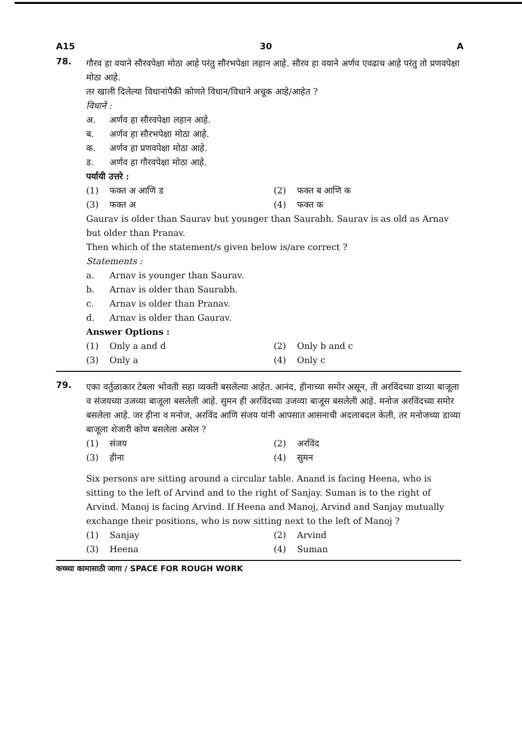A15 30 A
78.
गौरव हा वयाने सौरवपेक्षा मोठा आहे परंतु सौरभपेक्षा लहान आहे. सौरव हा वयाने अर्णव एवढाच आहे परंतु तो प्रणवपेक्षा मोठा आहे.
तर खाली दिलेल्या विधानांपैकी कोणते विधान/विधाने अचूक आहे/आहेत ?
विधाने :
अ. अर्णव हा सौरवपेक्षा लहान आहे.
ब. अर्णव हा सौरभपेक्षा मोठा आहे.
क. अर्णव हा प्रणवपेक्षा मोठा आहे.
ड. अर्णव हा गौरवपेक्षा मोठा आहे.
पर्यायी उत्तरे :
(1) फक्त अ आणि ड
(2) फक्त ब आणि क
(3) फक्त अ
(4) फक्त क
Gaurav is older than Saurav but younger than Saurabh. Saurav is as old as Arnav but older than Pranav.
Then which of the statement/s given below is/are correct ?
Statements :
a. Arnav is younger than Saurav.
b. Arnav is older than Saurabh.
c. Arnav is older than Pranav.
d. Arnav is older than Gaurav.
Answer Options :
(1) Only a and d
(2) Only b and c
(3) Only a
(4) Only c
79.
एका वर्तुळाकार टेबला भोवती सहा व्यक्ती बसलेल्या आहेत. आनंद, हीनाच्या समोर असून, ती अरविंदच्या डाव्या बाजूला व संजयच्या उजव्या बाजूला बसलेली आहे. सुमन ही अरविंदच्या उजव्या बाजूस बसलेली आहे. मनोज अरविंदच्या समोर बसलेला आहे. जर हीना व मनोज, अरविंद आणि संजय यांनी आपसात आसनाची अदलाबदल केली, तर मनोजच्या डाव्या बाजूला शेजारी कोण बसलेला असेल ?
(1) संजय
(2) अरविंद
(3) हीना
(4) सुमन
Six persons are sitting around a circular table. Anand is facing Heena, who is sitting to the left of Arvind and to the right of Sanjay. Suman is to the right of Arvind. Manoj is facing Arvind. If Heena and Manoj, Arvind and Sanjay mutually exchange their positions, who is now sitting next to the left of Manoj ?
(1) Sanjay
(2) Arvind
(3) Heena
(4) Suman
कच्च्या कामासाठी जागा / SPACE FOR ROUGH WORK